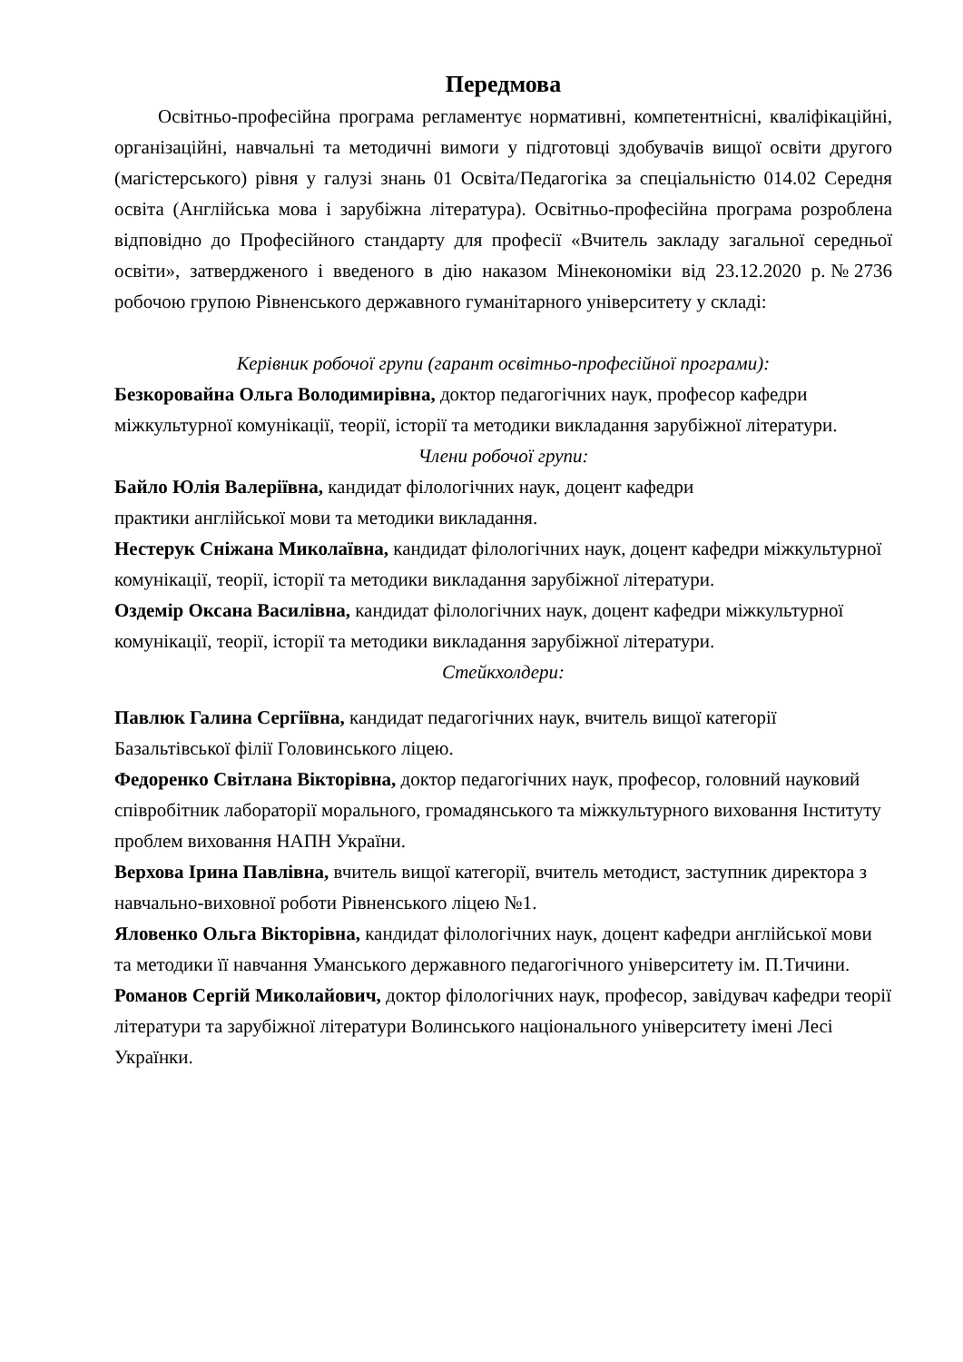Передмова
Освітньо-професійна програма регламентує нормативні, компетентнісні, кваліфікаційні, організаційні, навчальні та методичні вимоги у підготовці здобувачів вищої освіти другого (магістерського) рівня у галузі знань 01 Освіта/Педагогіка за спеціальністю 014.02 Середня освіта (Англійська мова і зарубіжна література). Освітньо-професійна програма розроблена відповідно до Професійного стандарту для професії «Вчитель закладу загальної середньої освіти», затвердженого і введеного в дію наказом Мінекономіки від 23.12.2020 р.№2736 робочою групою Рівненського державного гуманітарного університету у складі:
Керівник робочої групи (гарант освітньо-професійної програми):
Безкоровайна Ольга Володимирівна, доктор педагогічних наук, професор кафедри міжкультурної комунікації, теорії, історії та методики викладання зарубіжної літератури.
Члени робочої групи:
Байло Юлія Валеріївна, кандидат філологічних наук, доцент кафедри
практики англійської мови та методики викладання.
Нестерук Сніжана Миколаївна, кандидат філологічних наук, доцент кафедри міжкультурної комунікації, теорії, історії та методики викладання зарубіжної літератури.
Оздемір Оксана Василівна, кандидат філологічних наук, доцент кафедри міжкультурної комунікації, теорії, історії та методики викладання зарубіжної літератури.
Стейкхолдери:
Павлюк Галина Сергіївна, кандидат педагогічних наук, вчитель вищої категорії Базальтівської філії Головинського ліцею.
Федоренко Світлана Вікторівна, доктор педагогічних наук, професор, головний науковий співробітник лабораторії морального, громадянського та міжкультурного виховання Інституту проблем виховання НАПН України.
Верхова Ірина Павлівна, вчитель вищої категорії, вчитель методист, заступник директора з навчально-виховної роботи Рівненського ліцею №1.
Яловенко Ольга Вікторівна, кандидат філологічних наук, доцент кафедри англійської мови та методики її навчання Уманського державного педагогічного університету ім. П.Тичини.
Романов Сергій Миколайович, доктор філологічних наук, професор, завідувач кафедри теорії літератури та зарубіжної літератури Волинського національного університету імені Лесі Українки.